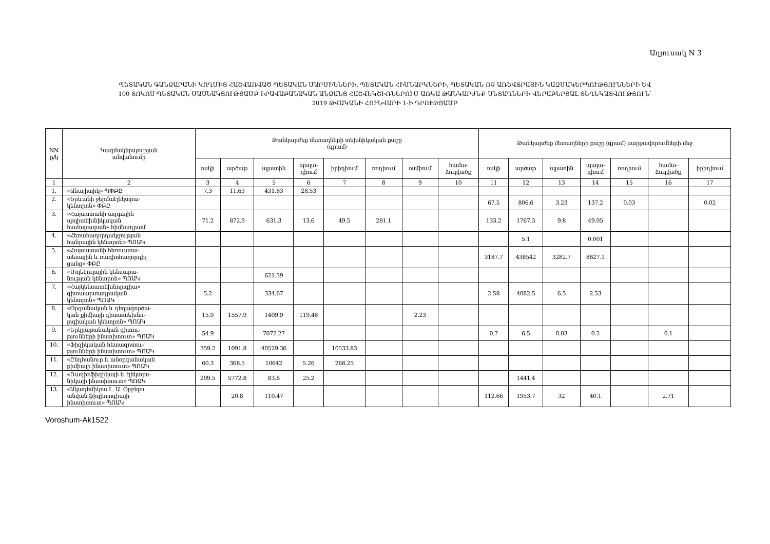Աղյուսակ N 3
ՊԵՏԱԿԱՆ ԳԱՆՁԱՐԱՆԻ ԿՈՂՄԻՑ ՀԱՇՎԱՌՎԱԾ ՊԵՏԱԿԱՆ ՄԱՐՄԻՆՆԵՐԻ, ՊԵՏԱԿԱՆ ՀԻՄՆԱՐԿՆԵՐԻ, ՊԵՏԱԿԱՆ ՈՉ ԱՌԵՎՏՐԱՅԻՆ ԿԱԶՄԱԿԵՐՊՈՒԹՅՈՒՆՆԵՐԻ ԵՎ
100 ՏՈԿՈՍ ՊԵՏԱԿԱՆ ՄԱՍՆԱԿՑՈՒԹՅԱՄԲ ԻՐԱՎԱԲԱՆԱԿԱՆ ԱՆՁԱՆՑ ՀԱՇՎԵԿՇԻՌՆԵՐՈՒՄ ԱՌԿԱ ԹԱՆԿԱՐԺԵՔ ՄԵՏԱՂՆԵՐԻ ՎԵՐԱԲԵՐՅԱԼ ՏԵՂԵԿԱՏՎՈՒԹՅՈՒՆ՝
2019 ԹՎԱԿԱՆԻ ՀՈՒՆՎԱՐԻ 1-Ի ԴՐՈՒԹՅԱՄԲ
| NN ը/կ | Կազմակերպության անվանումը | Թանկարժեք մետաղների տեխնիկական քաշը (գրամ) | | | | | | | | Թանկարժեք մետաղների քաշը (գրամ) սարքավորումների մեջ | | | | | | |
| --- | --- | --- | --- | --- | --- | --- | --- | --- | --- | --- | --- | --- | --- | --- | --- | --- |
| | | ոսկի | արծաթ | պլատին | պալա- դիում | իրիդիում | ռոդիում | օսմիում | համա- ձուլվածք | ոսկի | արծաթ | պլատին | պալա- դիում | ռոդիում | համա- ձուլվածք | իրիդիում |
| 1 | 2 | 3 | 4 | 5 | 6 | 7 | 8 | 9 | 10 | 11 | 12 | 13 | 14 | 15 | 16 | 17 |
| 1. | «Անալիտիկ» ՊՓԲԸ | 7.3 | 11.63 | 431.83 | 28.53 | | | | | | | | | | | |
| 2. | «Երևանի ջերմաէլեկտրա- կենտրոն» ՓԲԸ | | | | | | | | | 67.5 | 806.6 | 3.23 | 137.2 | 0.03 | | 0.02 |
| 3. | «Հայաստանի ազգային պոլիտեխնիկական համալսարան» հիմնադրամ | 71.2 | 872.9 | 631.3 | 13.6 | 49.5 | 281.1 | | | 133.2 | 1767.3 | 9.8 | 49.05 | | | |
| 4. | «Հեռահաղորդակցության հանրային կենտրոն» ՊՈԱԿ | | | | | | | | | | 5.1 | | 0.001 | | | |
| 5. | «Հայաստանի հեռուստա- տեսային և ռադիոհաղորդիչ ցանց» ՓԲԸ | | | | | | | | | 3187.7 | 438542 | 3282.7 | 8627.1 | | | |
| 6. | «Մոլեկուլային կենսաբա- նության կենտրոն» ՊՈԱԿ | | | 621.39 | | | | | | | | | | | | |
| 7. | «Հայկենսատեխնոլոգիա» գիտաարտադրական կենտրոն» ՊՈԱԿ | 5.2 | | 334.67 | | | | | | 2.58 | 4082.5 | 6.5 | 2.53 | | | |
| 8. | «Օրգանական և դեղագործա- կան քիմիայի գիտատեխնո- լոգիական կենտրոն» ՊՈԱԿ | 15.9 | 1557.9 | 1409.9 | 119.48 | | | 2.23 | | | | | | | | |
| 9. | «Երկրաբանական գիտու- թյունների ինստիտուտ» ՊՈԱԿ | 54.9 | | 7072.27 | | | | | | 0.7 | 6.5 | 0.03 | 0.2 | | 0.1 | |
| 10. | «Ֆիզիկական հետազոտու- թյունների ինստիտուտ» ՊՈԱԿ | 359.2 | 1091.8 | 40529.36 | | 10533.83 | | | | | | | | | | |
| 11. | «Ընդհանուր և անօրգանական քիմիայի ինստիտուտ» ՊՈԱԿ | 60.3 | 368.5 | 10642 | 5.26 | 268.25 | | | | | | | | | | |
| 12. | «Ռադիոֆիզիկայի և էլեկտրո- նիկայի ինստիտուտ» ՊՈԱԿ | 209.5 | 5772.8 | 83.6 | 25.2 | | | | | | 1441.4 | | | | | |
| 13. | «Ակադեմիկոս Լ. Ա. Օրբելու անվան ֆիզիոլոգիայի ինստիտուտ» ՊՈԱԿ | | 20.8 | 110.47 | | | | | | 112.66 | 1953.7 | 32 | 40.1 | | 2.71 | |
Voroshum-Ak1522